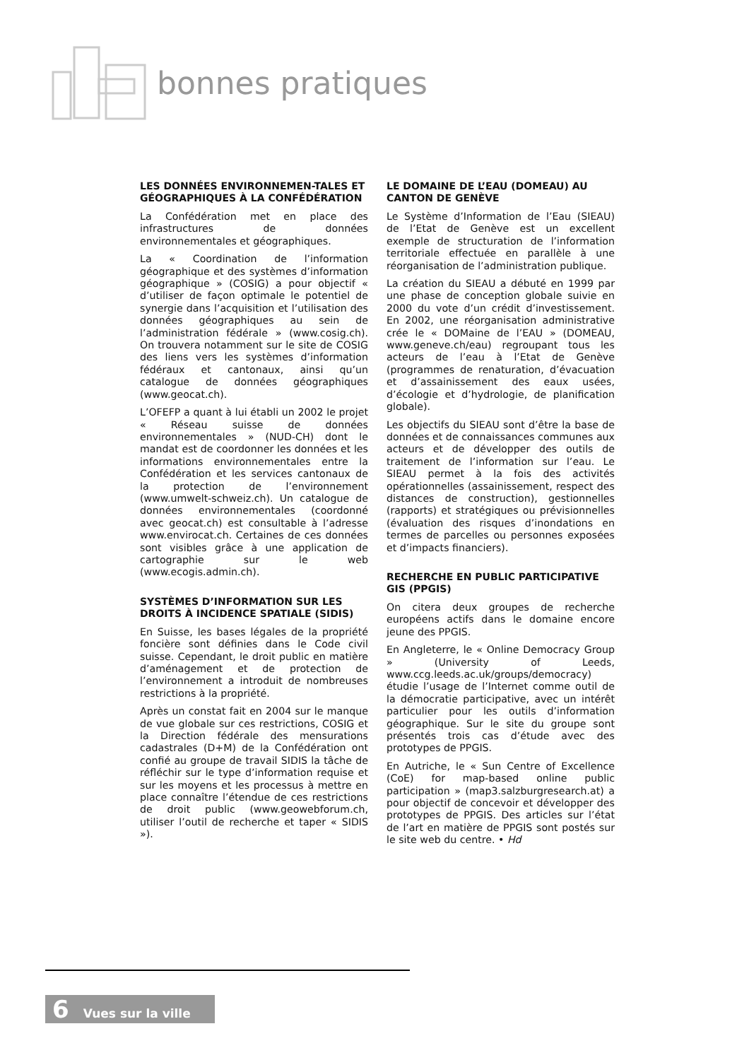bonnes pratiques
LES DONNÉES ENVIRONNEMEN-TALES ET GÉOGRAPHIQUES À LA CONFÉDÉRATION
La Confédération met en place des infrastructures de données environnementales et géographiques.
La « Coordination de l’information géographique et des systèmes d’information géographique » (COSIG) a pour objectif « d’utiliser de façon optimale le potentiel de synergie dans l’acquisition et l’utilisation des données géographiques au sein de l’administration fédérale » (www.cosig.ch). On trouvera notamment sur le site de COSIG des liens vers les systèmes d’information fédéraux et cantonaux, ainsi qu’un catalogue de données géographiques (www.geocat.ch).
L’OFEFP a quant à lui établi un 2002 le projet « Réseau suisse de données environnementales » (NUD-CH) dont le mandat est de coordonner les données et les informations environnementales entre la Confédération et les services cantonaux de la protection de l’environnement (www.umwelt-schweiz.ch). Un catalogue de données environnementales (coordonné avec geocat.ch) est consultable à l’adresse www.envirocat.ch. Certaines de ces données sont visibles grâce à une application de cartographie sur le web (www.ecogis.admin.ch).
SYSTÈMES D’INFORMATION SUR LES DROITS À INCIDENCE SPATIALE (SIDIS)
En Suisse, les bases légales de la propriété foncière sont définies dans le Code civil suisse. Cependant, le droit public en matière d’aménagement et de protection de l’environnement a introduit de nombreuses restrictions à la propriété.
Après un constat fait en 2004 sur le manque de vue globale sur ces restrictions, COSIG et la Direction fédérale des mensurations cadastrales (D+M) de la Confédération ont confié au groupe de travail SIDIS la tâche de réfléchir sur le type d’information requise et sur les moyens et les processus à mettre en place connaître l’étendue de ces restrictions de droit public (www.geowebforum.ch, utiliser l’outil de recherche et taper « SIDIS »).
LE DOMAINE DE L’EAU (DOMEAU) AU CANTON DE GENÈVE
Le Système d’Information de l’Eau (SIEAU) de l’Etat de Genève est un excellent exemple de structuration de l’information territoriale effectuée en parallèle à une réorganisation de l’administration publique.
La création du SIEAU a débuté en 1999 par une phase de conception globale suivie en 2000 du vote d’un crédit d’investissement. En 2002, une réorganisation administrative crée le « DOMaine de l’EAU » (DOMEAU, www.geneve.ch/eau) regroupant tous les acteurs de l’eau à l’Etat de Genève (programmes de renaturation, d’évacuation et d’assainissement des eaux usées, d’écologie et d’hydrologie, de planification globale).
Les objectifs du SIEAU sont d’être la base de données et de connaissances communes aux acteurs et de développer des outils de traitement de l’information sur l’eau. Le SIEAU permet à la fois des activités opérationnelles (assainissement, respect des distances de construction), gestionnelles (rapports) et stratégiques ou prévisionnelles (évaluation des risques d’inondations en termes de parcelles ou personnes exposées et d’impacts financiers).
RECHERCHE EN PUBLIC PARTICIPATIVE GIS (PPGIS)
On citera deux groupes de recherche européens actifs dans le domaine encore jeune des PPGIS.
En Angleterre, le « Online Democracy Group » (University of Leeds, www.ccg.leeds.ac.uk/groups/democracy) étudie l’usage de l’Internet comme outil de la démocratie participative, avec un intérêt particulier pour les outils d’information géographique. Sur le site du groupe sont présentés trois cas d’étude avec des prototypes de PPGIS.
En Autriche, le « Sun Centre of Excellence (CoE) for map-based online public participation » (map3.salzburgresearch.at) a pour objectif de concevoir et développer des prototypes de PPGIS. Des articles sur l’état de l’art en matière de PPGIS sont postés sur le site web du centre. • Hd
6 Vues sur la ville